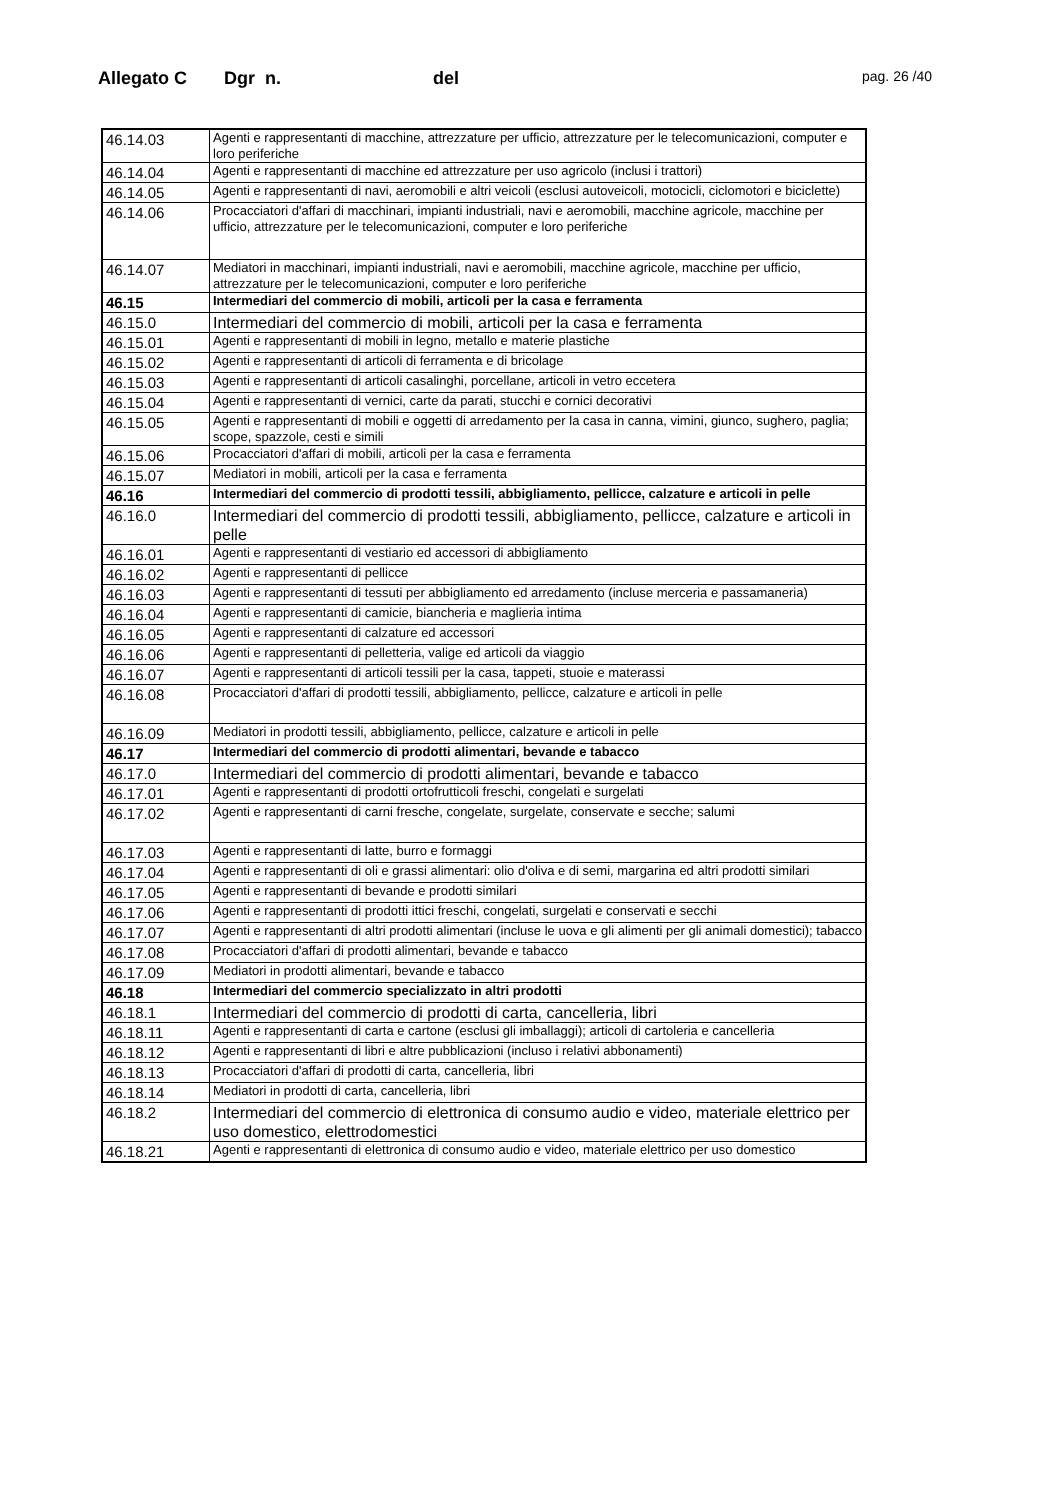Allegato C Dgr n. del pag. 26 /40
| 46.14.03 | Agenti e rappresentanti di macchine, attrezzature per ufficio, attrezzature per le telecomunicazioni, computer e loro periferiche |
| 46.14.04 | Agenti e rappresentanti di macchine ed attrezzature per uso agricolo (inclusi i trattori) |
| 46.14.05 | Agenti e rappresentanti di navi, aeromobili e altri veicoli (esclusi autoveicoli, motocicli, ciclomotori e biciclette) |
| 46.14.06 | Procacciatori d'affari di macchinari, impianti industriali, navi e aeromobili, macchine agricole, macchine per ufficio, attrezzature per le telecomunicazioni, computer e loro periferiche |
| 46.14.07 | Mediatori in macchinari, impianti industriali, navi e aeromobili, macchine agricole, macchine per ufficio, attrezzature per le telecomunicazioni, computer e loro periferiche |
| 46.15 | Intermediari del commercio di mobili, articoli per la casa e ferramenta |
| 46.15.0 | Intermediari del commercio di mobili, articoli per la casa e ferramenta |
| 46.15.01 | Agenti e rappresentanti di mobili in legno, metallo e materie plastiche |
| 46.15.02 | Agenti e rappresentanti di articoli di ferramenta e di bricolage |
| 46.15.03 | Agenti e rappresentanti di articoli casalinghi, porcellane, articoli in vetro eccetera |
| 46.15.04 | Agenti e rappresentanti di vernici, carte da parati, stucchi e cornici decorativi |
| 46.15.05 | Agenti e rappresentanti di mobili e oggetti di arredamento per la casa in canna, vimini, giunco, sughero, paglia; scope, spazzole, cesti e simili |
| 46.15.06 | Procacciatori d'affari di mobili, articoli per la casa e ferramenta |
| 46.15.07 | Mediatori in mobili, articoli per la casa e ferramenta |
| 46.16 | Intermediari del commercio di prodotti tessili, abbigliamento, pellicce, calzature e articoli in pelle |
| 46.16.0 | Intermediari del commercio di prodotti tessili, abbigliamento, pellicce, calzature e articoli in pelle |
| 46.16.01 | Agenti e rappresentanti di vestiario ed accessori di abbigliamento |
| 46.16.02 | Agenti e rappresentanti di pellicce |
| 46.16.03 | Agenti e rappresentanti di tessuti per abbigliamento ed arredamento (incluse merceria e passamaneria) |
| 46.16.04 | Agenti e rappresentanti di camicie, biancheria e maglieria intima |
| 46.16.05 | Agenti e rappresentanti di calzature ed accessori |
| 46.16.06 | Agenti e rappresentanti di pelletteria, valige ed articoli da viaggio |
| 46.16.07 | Agenti e rappresentanti di articoli tessili per la casa, tappeti, stuoie e materassi |
| 46.16.08 | Procacciatori d'affari di prodotti tessili, abbigliamento, pellicce, calzature e articoli in pelle |
| 46.16.09 | Mediatori in prodotti tessili, abbigliamento, pellicce, calzature e articoli in pelle |
| 46.17 | Intermediari del commercio di prodotti alimentari, bevande e tabacco |
| 46.17.0 | Intermediari del commercio di prodotti alimentari, bevande e tabacco |
| 46.17.01 | Agenti e rappresentanti di prodotti ortofrutticoli freschi, congelati e surgelati |
| 46.17.02 | Agenti e rappresentanti di carni fresche, congelate, surgelate, conservate e secche; salumi |
| 46.17.03 | Agenti e rappresentanti di latte, burro e formaggi |
| 46.17.04 | Agenti e rappresentanti di oli e grassi alimentari: olio d'oliva e di semi, margarina ed altri prodotti similari |
| 46.17.05 | Agenti e rappresentanti di bevande e prodotti similari |
| 46.17.06 | Agenti e rappresentanti di prodotti ittici freschi, congelati, surgelati e conservati e secchi |
| 46.17.07 | Agenti e rappresentanti di altri prodotti alimentari (incluse le uova e gli alimenti per gli animali domestici); tabacco |
| 46.17.08 | Procacciatori d'affari di prodotti alimentari, bevande e tabacco |
| 46.17.09 | Mediatori in prodotti alimentari, bevande e tabacco |
| 46.18 | Intermediari del commercio specializzato in altri prodotti |
| 46.18.1 | Intermediari del commercio di prodotti di carta, cancelleria, libri |
| 46.18.11 | Agenti e rappresentanti di carta e cartone (esclusi gli imballaggi); articoli di cartoleria e cancelleria |
| 46.18.12 | Agenti e rappresentanti di libri e altre pubblicazioni (incluso i relativi abbonamenti) |
| 46.18.13 | Procacciatori d'affari di prodotti di carta, cancelleria, libri |
| 46.18.14 | Mediatori in prodotti di carta, cancelleria, libri |
| 46.18.2 | Intermediari del commercio di elettronica di consumo audio e video, materiale elettrico per uso domestico, elettrodomestici |
| 46.18.21 | Agenti e rappresentanti di elettronica di consumo audio e video, materiale elettrico per uso domestico |